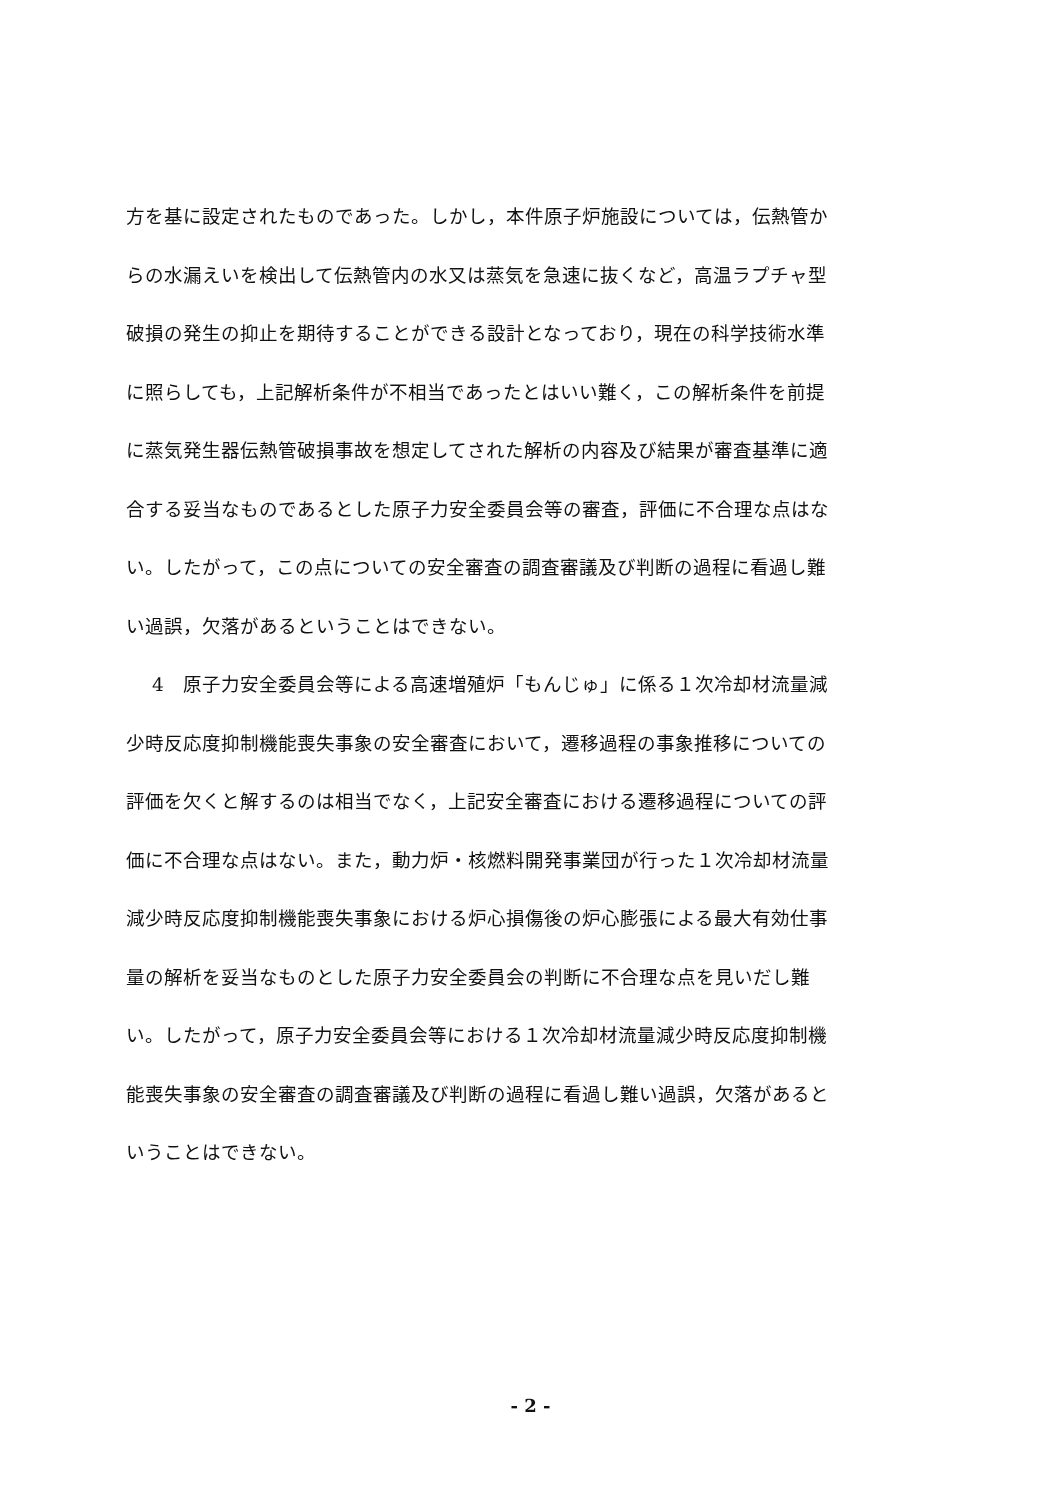方を基に設定されたものであった。しかし，本件原子炉施設については，伝熱管か
らの水漏えいを検出して伝熱管内の水又は蒸気を急速に抜くなど，高温ラプチャ型
破損の発生の抑止を期待することができる設計となっており，現在の科学技術水準
に照らしても，上記解析条件が不相当であったとはいい難く，この解析条件を前提
に蒸気発生器伝熱管破損事故を想定してされた解析の内容及び結果が審査基準に適
合する妥当なものであるとした原子力安全委員会等の審査，評価に不合理な点はな
い。したがって，この点についての安全審査の調査審議及び判断の過程に看過し難
い過誤，欠落があるということはできない。
4　原子力安全委員会等による高速増殖炉「もんじゅ」に係る１次冷却材流量減
少時反応度抑制機能喪失事象の安全審査において，遷移過程の事象推移についての
評価を欠くと解するのは相当でなく，上記安全審査における遷移過程についての評
価に不合理な点はない。また，動力炉・核燃料開発事業団が行った１次冷却材流量
減少時反応度抑制機能喪失事象における炉心損傷後の炉心膨張による最大有効仕事
量の解析を妥当なものとした原子力安全委員会の判断に不合理な点を見いだし難
い。したがって，原子力安全委員会等における１次冷却材流量減少時反応度抑制機
能喪失事象の安全審査の調査審議及び判断の過程に看過し難い過誤，欠落があると
いうことはできない。
- 2 -